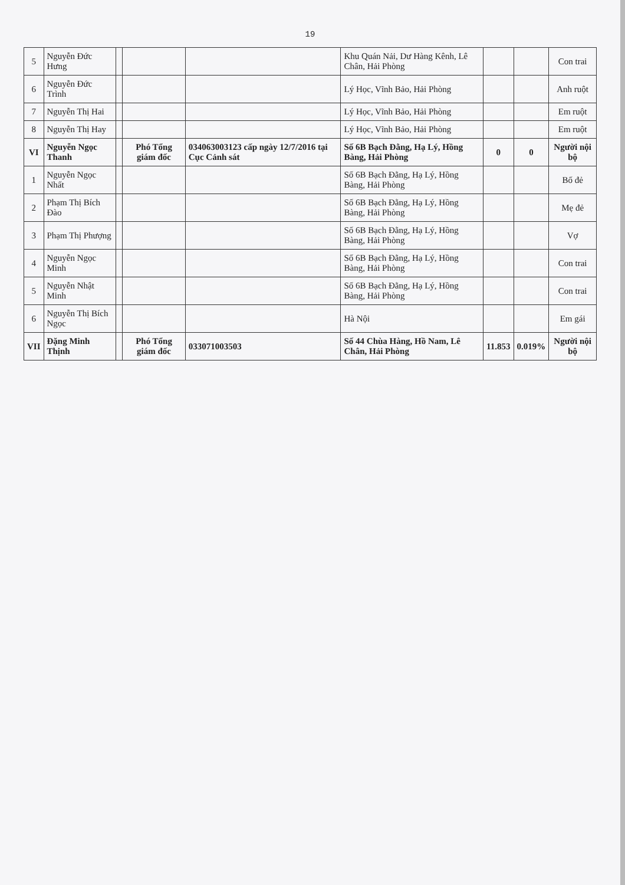19
| 5 | Nguyễn Đức Hưng | | | | Khu Quán Nải, Dư Hàng Kênh, Lê Chân, Hải Phòng | | | Con trai |
| 6 | Nguyễn Đức Trình | | | | Lý Học, Vĩnh Bảo, Hải Phòng | | | Anh ruột |
| 7 | Nguyễn Thị Hai | | | | Lý Học, Vĩnh Bảo, Hải Phòng | | | Em ruột |
| 8 | Nguyễn Thị Hay | | | | Lý Học, Vĩnh Bảo, Hải Phòng | | | Em ruột |
| VI | Nguyễn Ngọc Thanh | | Phó Tổng giám đốc | 034063003123 cấp ngày 12/7/2016 tại Cục Cảnh sát | Số 6B Bạch Đằng, Hạ Lý, Hồng Bàng, Hải Phòng | 0 | 0 | Người nội bộ |
| 1 | Nguyễn Ngọc Nhất | | | | Số 6B Bạch Đằng, Hạ Lý, Hồng Bàng, Hải Phòng | | | Bố đẻ |
| 2 | Phạm Thị Bích Đào | | | | Số 6B Bạch Đằng, Hạ Lý, Hồng Bàng, Hải Phòng | | | Mẹ đẻ |
| 3 | Phạm Thị Phượng | | | | Số 6B Bạch Đằng, Hạ Lý, Hồng Bàng, Hải Phòng | | | Vợ |
| 4 | Nguyễn Ngọc Minh | | | | Số 6B Bạch Đằng, Hạ Lý, Hồng Bàng, Hải Phòng | | | Con trai |
| 5 | Nguyễn Nhật Minh | | | | Số 6B Bạch Đằng, Hạ Lý, Hồng Bàng, Hải Phòng | | | Con trai |
| 6 | Nguyễn Thị Bích Ngọc | | | | Hà Nội | | | Em gái |
| VII | Đặng Minh Thịnh | | Phó Tổng giám đốc | 033071003503 | Số 44 Chùa Hàng, Hồ Nam, Lê Chân, Hải Phòng | 11.853 | 0.019% | Người nội bộ |